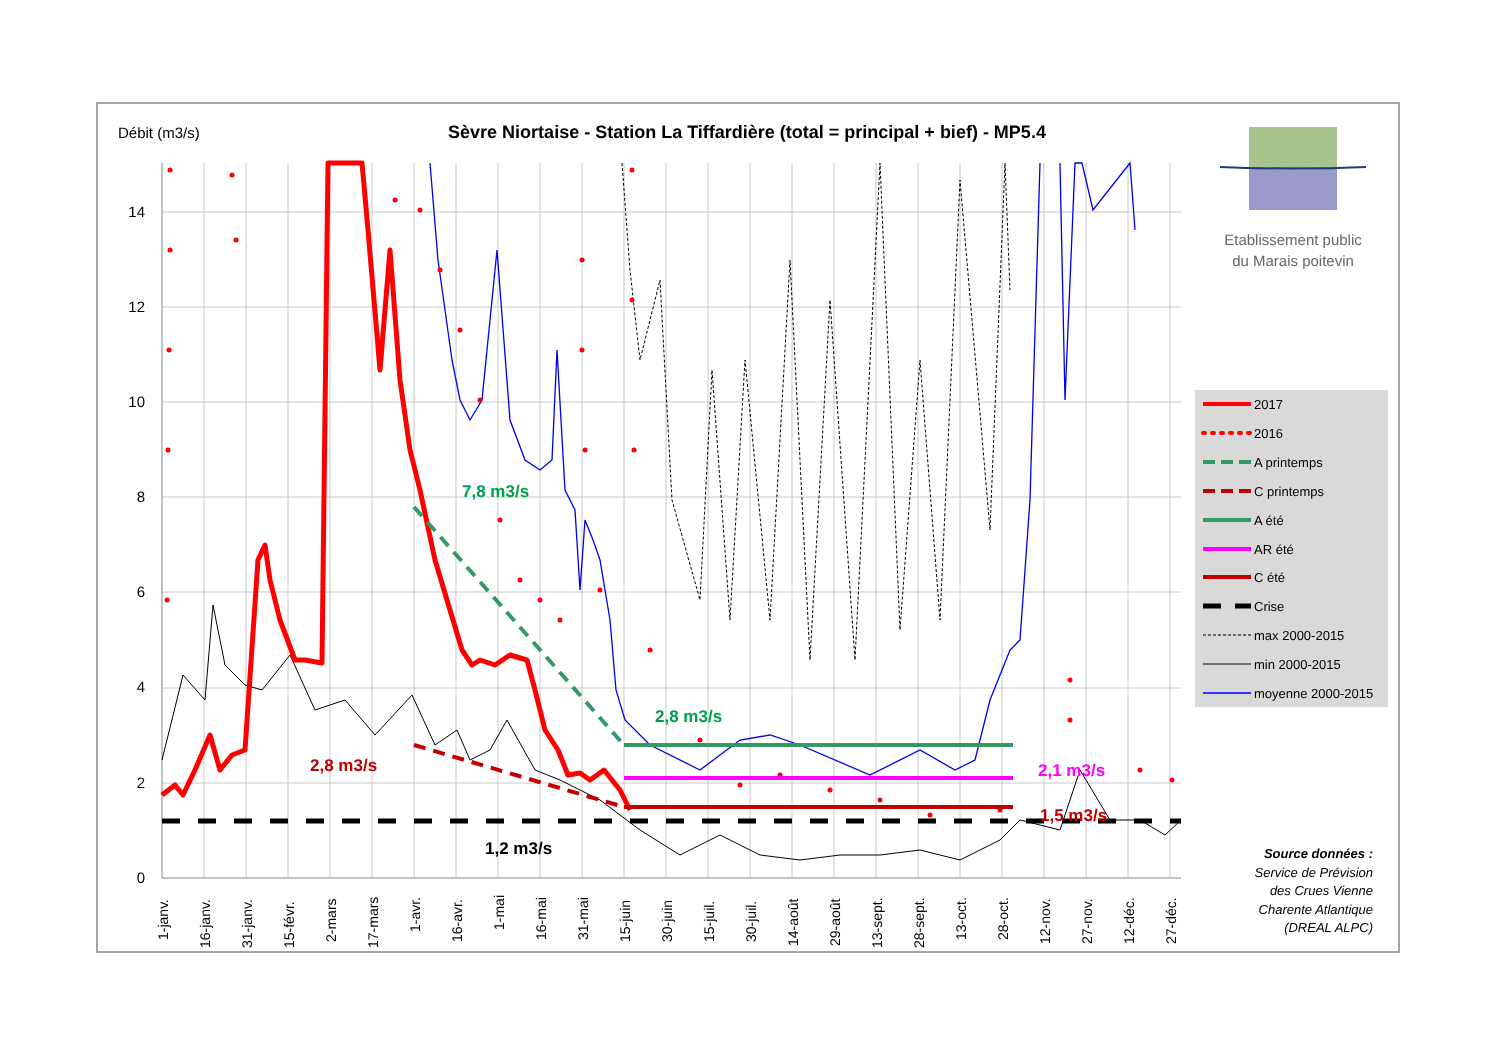Débit (m3/s)
Sèvre Niortaise - Station La Tiffardière (total = principal + bief) - MP5.4
14
12
10
8
6
4
2
0
7,8 m3/s
2,8 m3/s
2,8 m3/s
2,1 m3/s
1,5 m3/s
1,2 m3/s
1-janv.
16-janv.
31-janv.
15-févr.
2-mars
17-mars
1-avr.
16-avr.
1-mai
16-mai
31-mai
15-juin
30-juin
15-juil.
30-juil.
14-août
29-août
13-sept.
28-sept.
13-oct.
28-oct.
12-nov.
27-nov.
12-déc.
27-déc.
Etablissement public
du Marais poitevin
2017
2016
A printemps
C printemps
A été
AR été
C été
Crise
max 2000-2015
min 2000-2015
moyenne 2000-2015
Source données :
Service de Prévision
des Crues Vienne
Charente Atlantique
(DREAL ALPC)